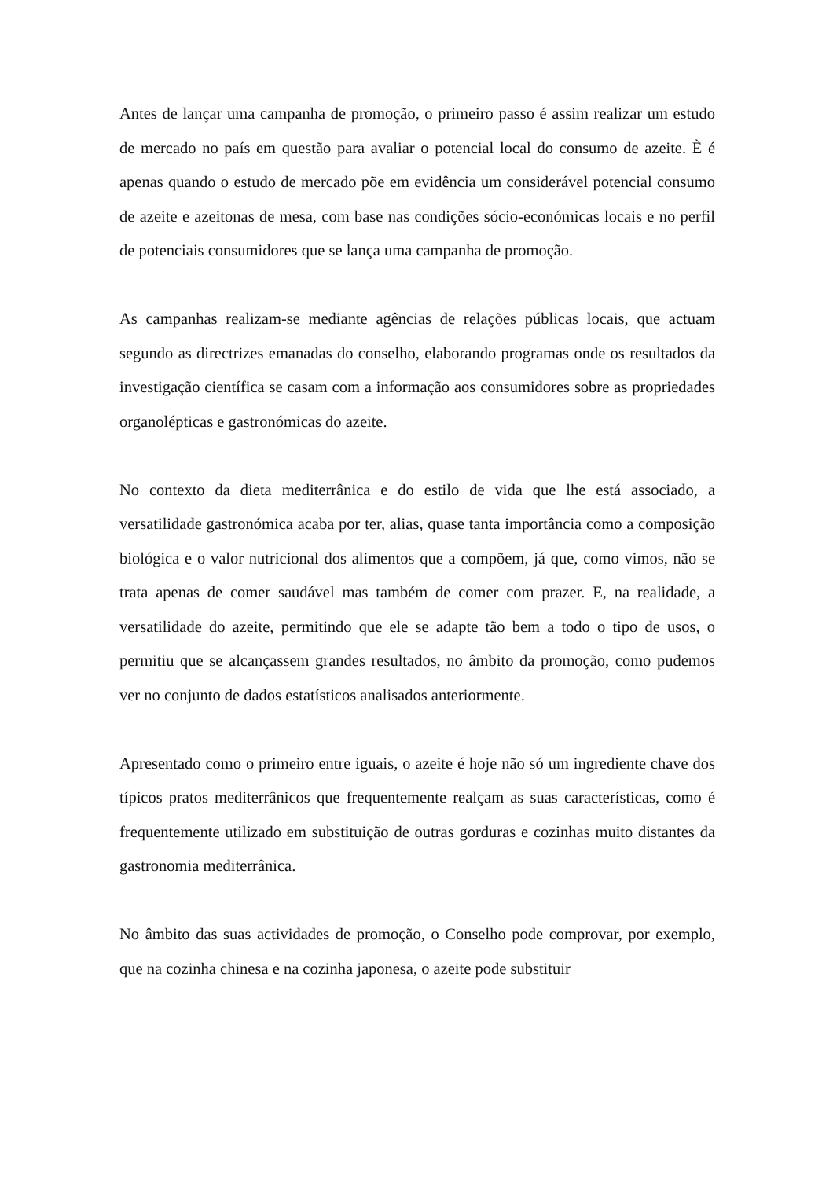Antes de lançar uma campanha de promoção, o primeiro passo é assim realizar um estudo de mercado no país em questão para avaliar o potencial local do consumo de azeite. È é apenas quando o estudo de mercado põe em evidência um considerável potencial consumo de azeite e azeitonas de mesa, com base nas condições sócio-económicas locais e no perfil de potenciais consumidores que se lança uma campanha de promoção.
As campanhas realizam-se mediante agências de relações públicas locais, que actuam segundo as directrizes emanadas do conselho, elaborando programas onde os resultados da investigação científica se casam com a informação aos consumidores sobre as propriedades organolépticas e gastronómicas do azeite.
No contexto da dieta mediterrânica e do estilo de vida que lhe está associado, a versatilidade gastronómica acaba por ter, alias, quase tanta importância como a composição biológica e o valor nutricional dos alimentos que a compõem, já que, como vimos, não se trata apenas de comer saudável mas também de comer com prazer. E, na realidade, a versatilidade do azeite, permitindo que ele se adapte tão bem a todo o tipo de usos, o permitiu que se alcançassem grandes resultados, no âmbito da promoção, como pudemos ver no conjunto de dados estatísticos analisados anteriormente.
Apresentado como o primeiro entre iguais, o azeite é hoje não só um ingrediente chave dos típicos pratos mediterrânicos que frequentemente realçam as suas características, como é frequentemente utilizado em substituição de outras gorduras e cozinhas muito distantes da gastronomia mediterrânica.
No âmbito das suas actividades de promoção, o Conselho pode comprovar, por exemplo, que na cozinha chinesa e na cozinha japonesa, o azeite pode substituir